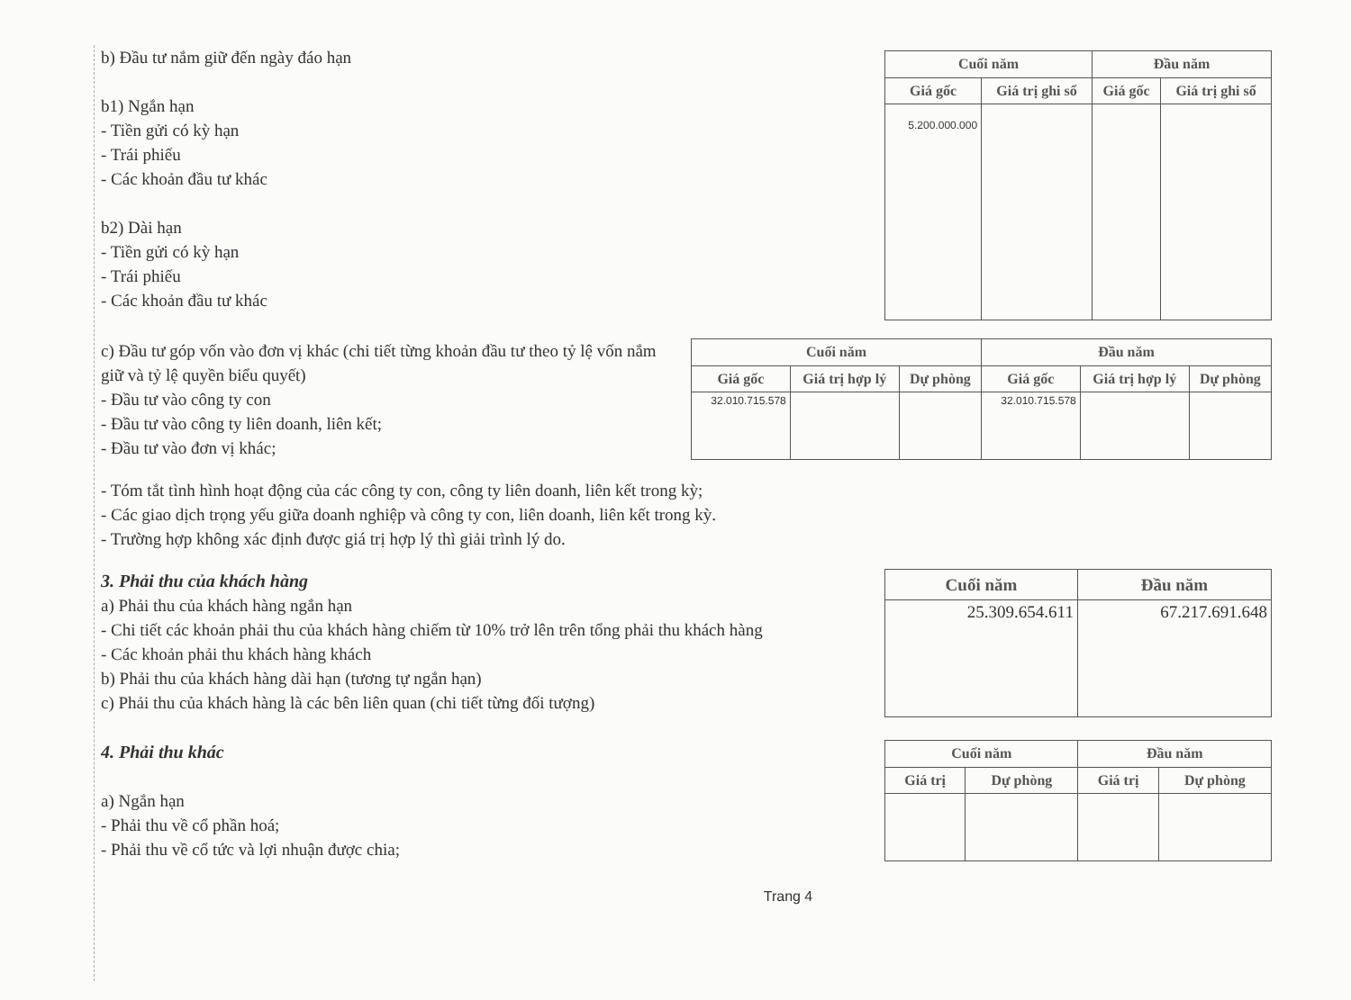b) Đầu tư nắm giữ đến ngày đáo hạn
b1) Ngắn hạn
- Tiền gửi có kỳ hạn
- Trái phiếu
- Các khoản đầu tư khác
b2) Dài hạn
- Tiền gửi có kỳ hạn
- Trái phiếu
- Các khoản đầu tư khác
| Cuối năm | | Đầu năm | |
| --- | --- | --- | --- |
| Giá gốc | Giá trị ghi sổ | Giá gốc | Giá trị ghi sổ |
| 5.200.000.000 | | | |
c) Đầu tư góp vốn vào đơn vị khác (chi tiết từng khoản đầu tư theo tỷ lệ vốn nắm giữ và tỷ lệ quyền biểu quyết)
- Đầu tư vào công ty con
- Đầu tư vào công ty liên doanh, liên kết;
- Đầu tư vào đơn vị khác;
| Cuối năm | | | Đầu năm | | |
| --- | --- | --- | --- | --- | --- |
| Giá gốc | Giá trị hợp lý | Dự phòng | Giá gốc | Giá trị hợp lý | Dự phòng |
| 32.010.715.578 | | | 32.010.715.578 | | |
- Tóm tắt tình hình hoạt động của các công ty con, công ty liên doanh, liên kết trong kỳ;
- Các giao dịch trọng yếu giữa doanh nghiệp và công ty con, liên doanh, liên kết trong kỳ.
- Trường hợp không xác định được giá trị hợp lý thì giải trình lý do.
3. Phải thu của khách hàng
a) Phải thu của khách hàng ngắn hạn
- Chi tiết các khoản phải thu của khách hàng chiếm từ 10% trở lên trên tổng phải thu khách hàng
- Các khoản phải thu khách hàng khách
b) Phải thu của khách hàng dài hạn (tương tự ngắn hạn)
c) Phải thu của khách hàng là các bên liên quan (chi tiết từng đối tượng)
| Cuối năm | Đầu năm |
| --- | --- |
| 25.309.654.611 | 67.217.691.648 |
4. Phải thu khác
a) Ngắn hạn
- Phải thu về cổ phần hoá;
- Phải thu về cổ tức và lợi nhuận được chia;
| Cuối năm | | Đầu năm | |
| --- | --- | --- | --- |
| Giá trị | Dự phòng | Giá trị | Dự phòng |
Trang 4